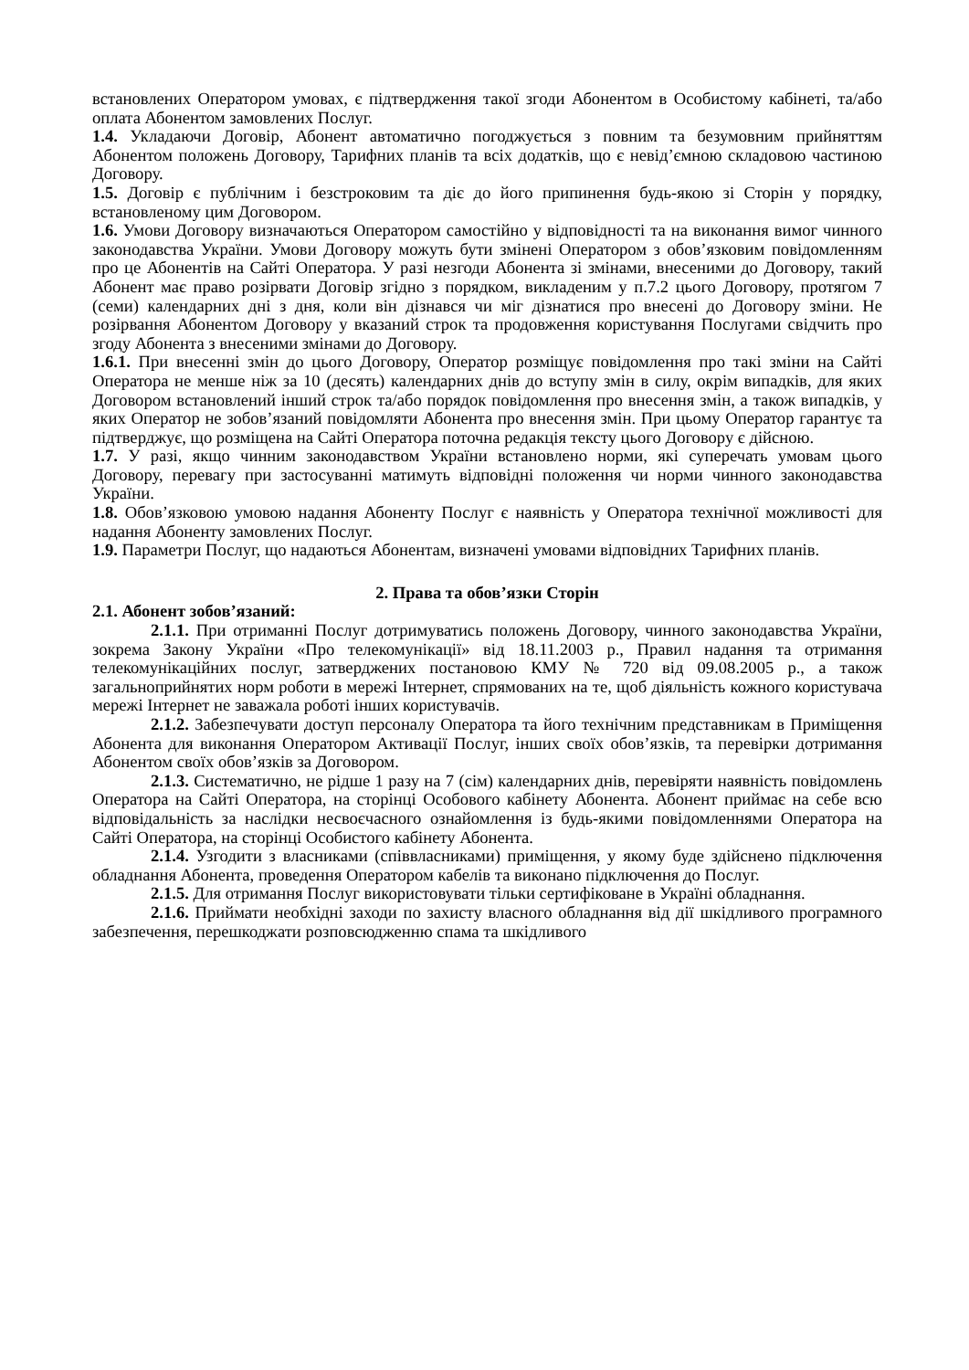встановлених Оператором умовах, є підтвердження такої згоди Абонентом в Особистому кабінеті, та/або оплата Абонентом замовлених Послуг.
1.4. Укладаючи Договір, Абонент автоматично погоджується з повним та безумовним прийняттям Абонентом положень Договору, Тарифних планів та всіх додатків, що є невід’ємною складовою частиною Договору.
1.5. Договір є публічним і безстроковим та діє до його припинення будь-якою зі Сторін у порядку, встановленому цим Договором.
1.6. Умови Договору визначаються Оператором самостійно у відповідності та на виконання вимог чинного законодавства України. Умови Договору можуть бути змінені Оператором з обов’язковим повідомленням про це Абонентів на Сайті Оператора. У разі незгоди Абонента зі змінами, внесеними до Договору, такий Абонент має право розірвати Договір згідно з порядком, викладеним у п.7.2 цього Договору, протягом 7 (семи) календарних дні з дня, коли він дізнався чи міг дізнатися про внесені до Договору зміни. Не розірвання Абонентом Договору у вказаний строк та продовження користування Послугами свідчить про згоду Абонента з внесеними змінами до Договору.
1.6.1. При внесенні змін до цього Договору, Оператор розміщує повідомлення про такі зміни на Сайті Оператора не менше ніж за 10 (десять) календарних днів до вступу змін в силу, окрім випадків, для яких Договором встановлений інший строк та/або порядок повідомлення про внесення змін, а також випадків, у яких Оператор не зобов’язаний повідомляти Абонента про внесення змін. При цьому Оператор гарантує та підтверджує, що розміщена на Сайті Оператора поточна редакція тексту цього Договору є дійсною.
1.7. У разі, якщо чинним законодавством України встановлено норми, які суперечать умовам цього Договору, перевагу при застосуванні матимуть відповідні положення чи норми чинного законодавства України.
1.8. Обов’язковою умовою надання Абоненту Послуг є наявність у Оператора технічної можливості для надання Абоненту замовлених Послуг.
1.9. Параметри Послуг, що надаються Абонентам, визначені умовами відповідних Тарифних планів.
2. Права та обов’язки Сторін
2.1. Абонент зобов’язаний:
2.1.1. При отриманні Послуг дотримуватись положень Договору, чинного законодавства України, зокрема Закону України «Про телекомунікації» від 18.11.2003 р., Правил надання та отримання телекомунікаційних послуг, затверджених постановою КМУ № 720 від 09.08.2005 р., а також загальноприйнятих норм роботи в мережі Інтернет, спрямованих на те, щоб діяльність кожного користувача мережі Інтернет не заважала роботі інших користувачів.
2.1.2. Забезпечувати доступ персоналу Оператора та його технічним представникам в Приміщення Абонента для виконання Оператором Активації Послуг, інших своїх обов’язків, та перевірки дотримання Абонентом своїх обов’язків за Договором.
2.1.3. Систематично, не рідше 1 разу на 7 (сім) календарних днів, перевіряти наявність повідомлень Оператора на Сайті Оператора, на сторінці Особового кабінету Абонента. Абонент приймає на себе всю відповідальність за наслідки несвоєчасного ознайомлення із будь-якими повідомленнями Оператора на Сайті Оператора, на сторінці Особистого кабінету Абонента.
2.1.4. Узгодити з власниками (співвласниками) приміщення, у якому буде здійснено підключення обладнання Абонента, проведення Оператором кабелів та виконано підключення до Послуг.
2.1.5. Для отримання Послуг використовувати тільки сертифіковане в Україні обладнання.
2.1.6. Приймати необхідні заходи по захисту власного обладнання від дії шкідливого програмного забезпечення, перешкоджати розповсюдженню спама та шкідливого